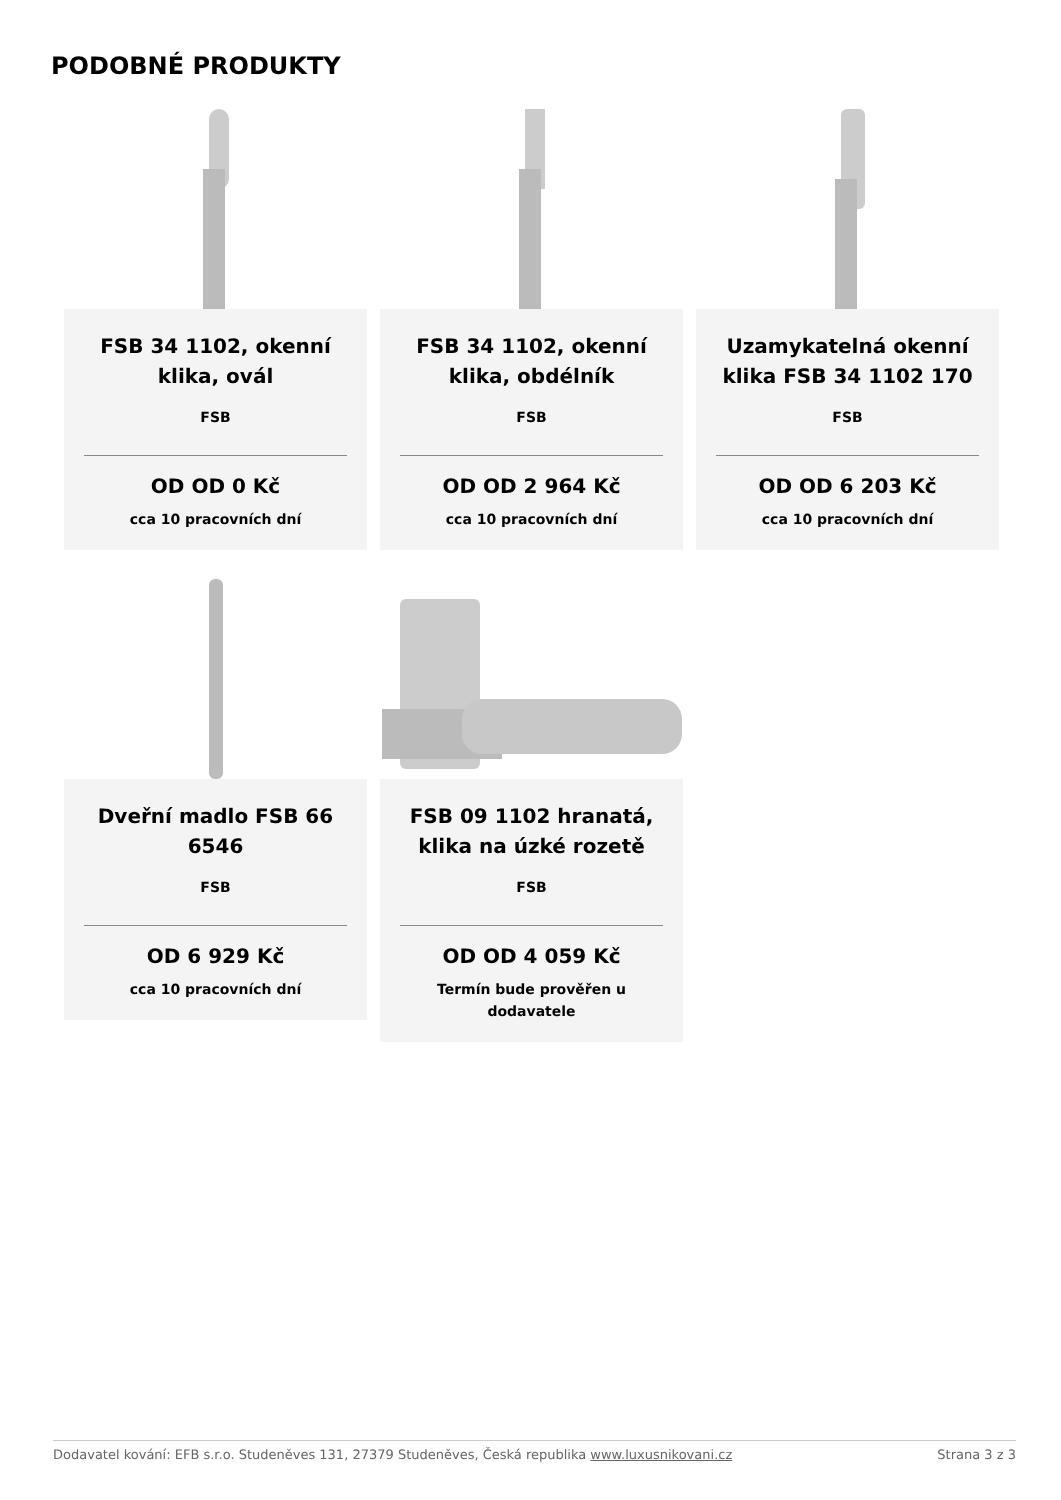PODOBNÉ PRODUKTY
FSB 34 1102, okenní klika, ovál
FSB
OD OD 0 Kč
cca 10 pracovních dní
FSB 34 1102, okenní klika, obdélník
FSB
OD OD 2 964 Kč
cca 10 pracovních dní
Uzamykatelná okenní klika FSB 34 1102 170
FSB
OD OD 6 203 Kč
cca 10 pracovních dní
Dveřní madlo FSB 66 6546
FSB
OD 6 929 Kč
cca 10 pracovních dní
FSB 09 1102 hranatá, klika na úzké rozetě
FSB
OD OD 4 059 Kč
Termín bude prověřen u dodavatele
Dodavatel kování: EFB s.r.o. Studeněves 131, 27379 Studeněves, Česká republika www.luxusnikovani.cz Strana 3 z 3